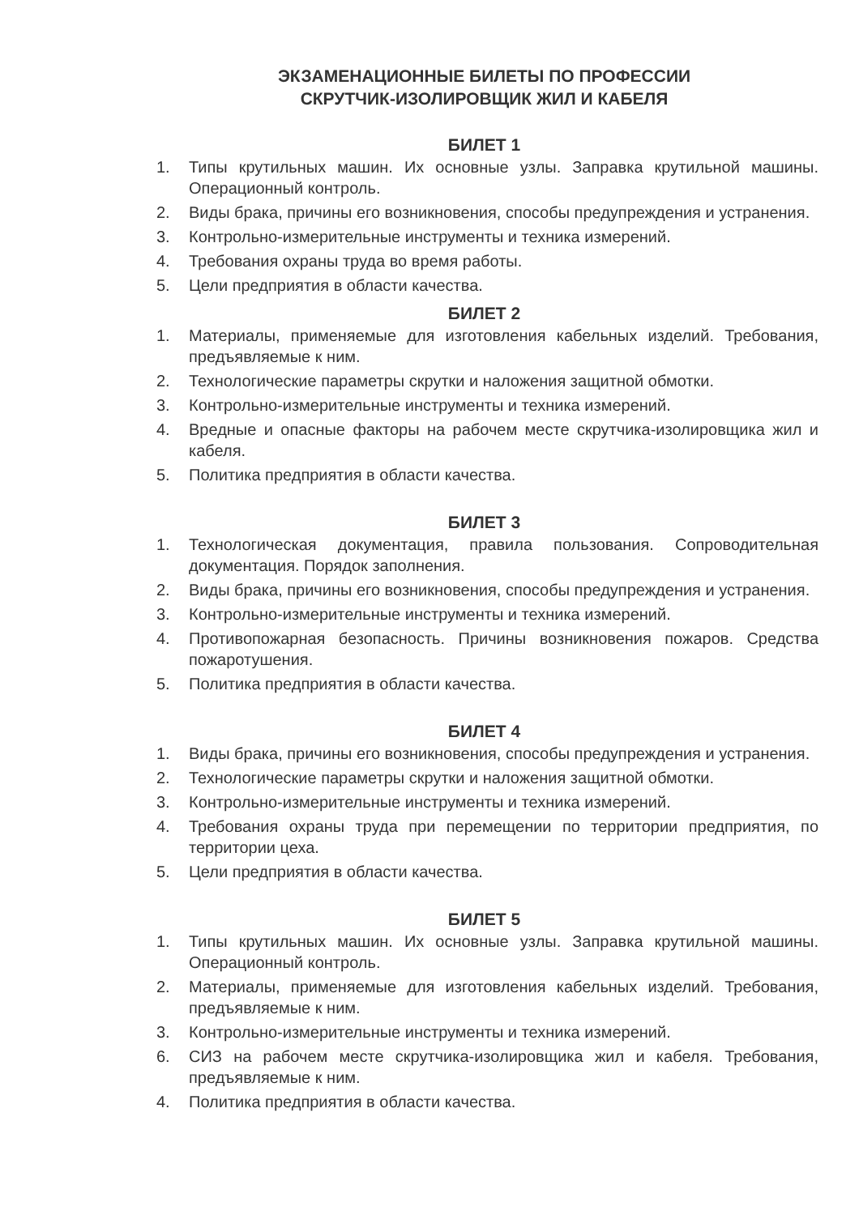ЭКЗАМЕНАЦИОННЫЕ БИЛЕТЫ ПО ПРОФЕССИИ
СКРУТЧИК-ИЗОЛИРОВЩИК ЖИЛ И КАБЕЛЯ
БИЛЕТ 1
1. Типы крутильных машин. Их основные узлы. Заправка крутильной машины. Операционный контроль.
2. Виды брака, причины его возникновения, способы предупреждения и устранения.
3. Контрольно-измерительные инструменты и техника измерений.
4. Требования охраны труда во время работы.
5. Цели предприятия в области качества.
БИЛЕТ 2
1. Материалы, применяемые для изготовления кабельных изделий. Требования, предъявляемые к ним.
2. Технологические параметры скрутки и наложения защитной обмотки.
3. Контрольно-измерительные инструменты и техника измерений.
4. Вредные и опасные факторы на рабочем месте скрутчика-изолировщика жил и кабеля.
5. Политика предприятия в области качества.
БИЛЕТ 3
1. Технологическая документация, правила пользования. Сопроводительная документация. Порядок заполнения.
2. Виды брака, причины его возникновения, способы предупреждения и устранения.
3. Контрольно-измерительные инструменты и техника измерений.
4. Противопожарная безопасность. Причины возникновения пожаров. Средства пожаротушения.
5. Политика предприятия в области качества.
БИЛЕТ 4
1. Виды брака, причины его возникновения, способы предупреждения и устранения.
2. Технологические параметры скрутки и наложения защитной обмотки.
3. Контрольно-измерительные инструменты и техника измерений.
4. Требования охраны труда при перемещении по территории предприятия, по территории цеха.
5. Цели предприятия в области качества.
БИЛЕТ 5
1. Типы крутильных машин. Их основные узлы. Заправка крутильной машины. Операционный контроль.
2. Материалы, применяемые для изготовления кабельных изделий. Требования, предъявляемые к ним.
3. Контрольно-измерительные инструменты и техника измерений.
6. СИЗ на рабочем месте скрутчика-изолировщика жил и кабеля. Требования, предъявляемые к ним.
4. Политика предприятия в области качества.